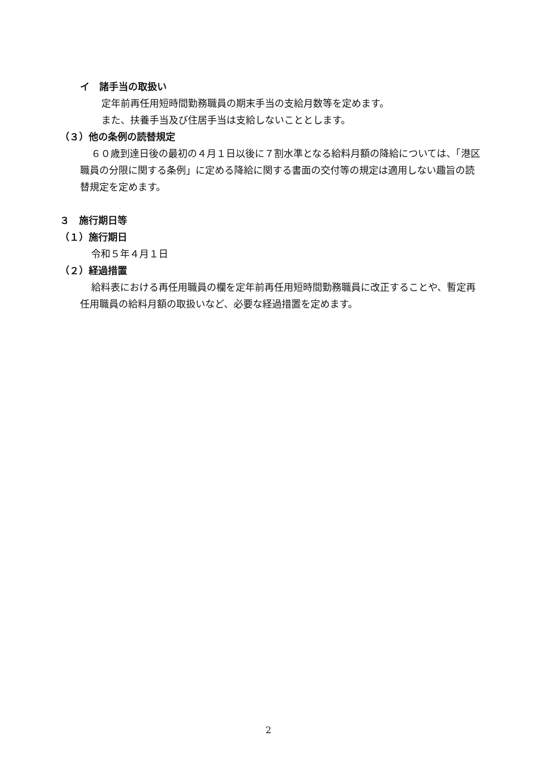イ　諸手当の取扱い
定年前再任用短時間勤務職員の期末手当の支給月数等を定めます。
また、扶養手当及び住居手当は支給しないこととします。
（３）他の条例の読替規定
６０歳到達日後の最初の４月１日以後に７割水準となる給料月額の降給については、「港区職員の分限に関する条例」に定める降給に関する書面の交付等の規定は適用しない趣旨の読替規定を定めます。
３　施行期日等
（１）施行期日
令和５年４月１日
（２）経過措置
給料表における再任用職員の欄を定年前再任用短時間勤務職員に改正することや、暫定再任用職員の給料月額の取扱いなど、必要な経過措置を定めます。
2